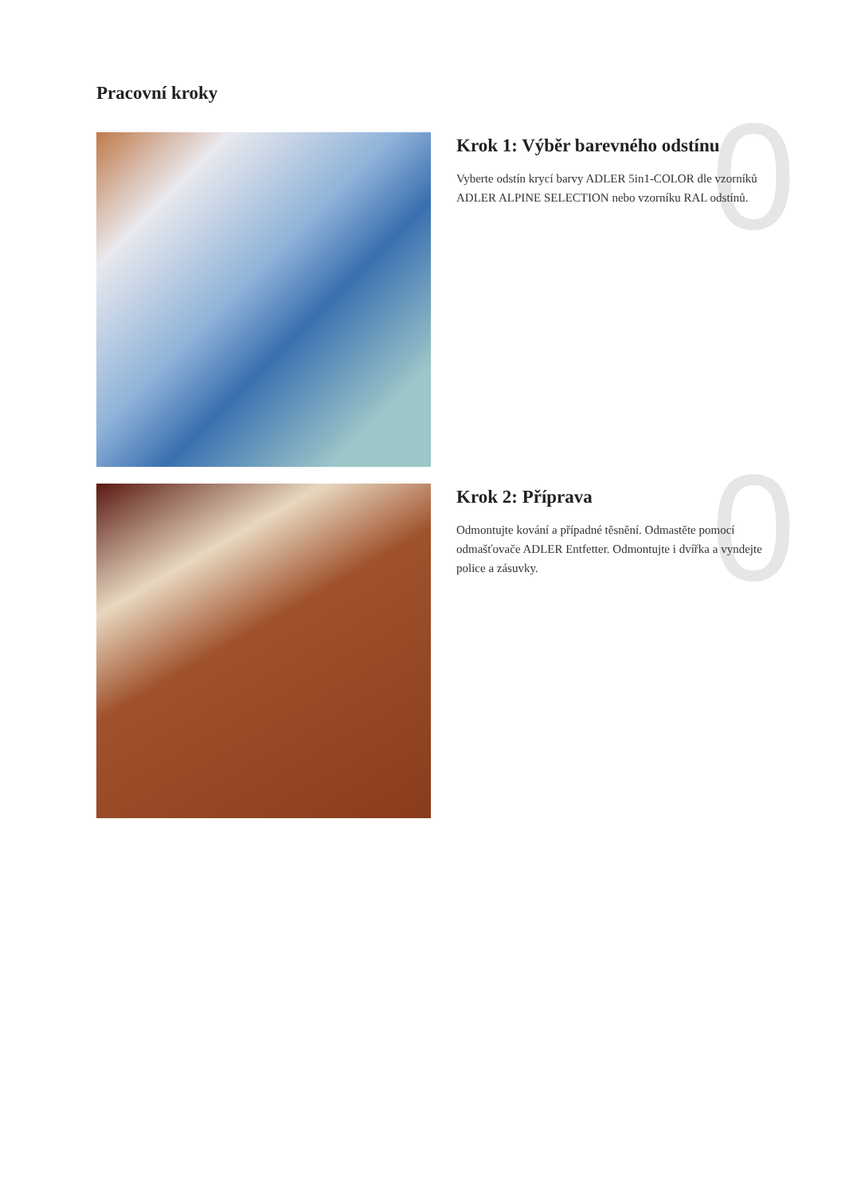Pracovní kroky
0
Krok 1: Výběr barevného odstínu
Vyberte odstín krycí barvy ADLER 5in1-COLOR dle vzorníků ADLER ALPINE SELECTION nebo vzorníku RAL odstínů.
0
Krok 2: Příprava
Odmontujte kování a případné těsnění. Odmastěte pomocí odmašťovače ADLER Entfetter. Odmontujte i dvířka a vyndejte police a zásuvky.